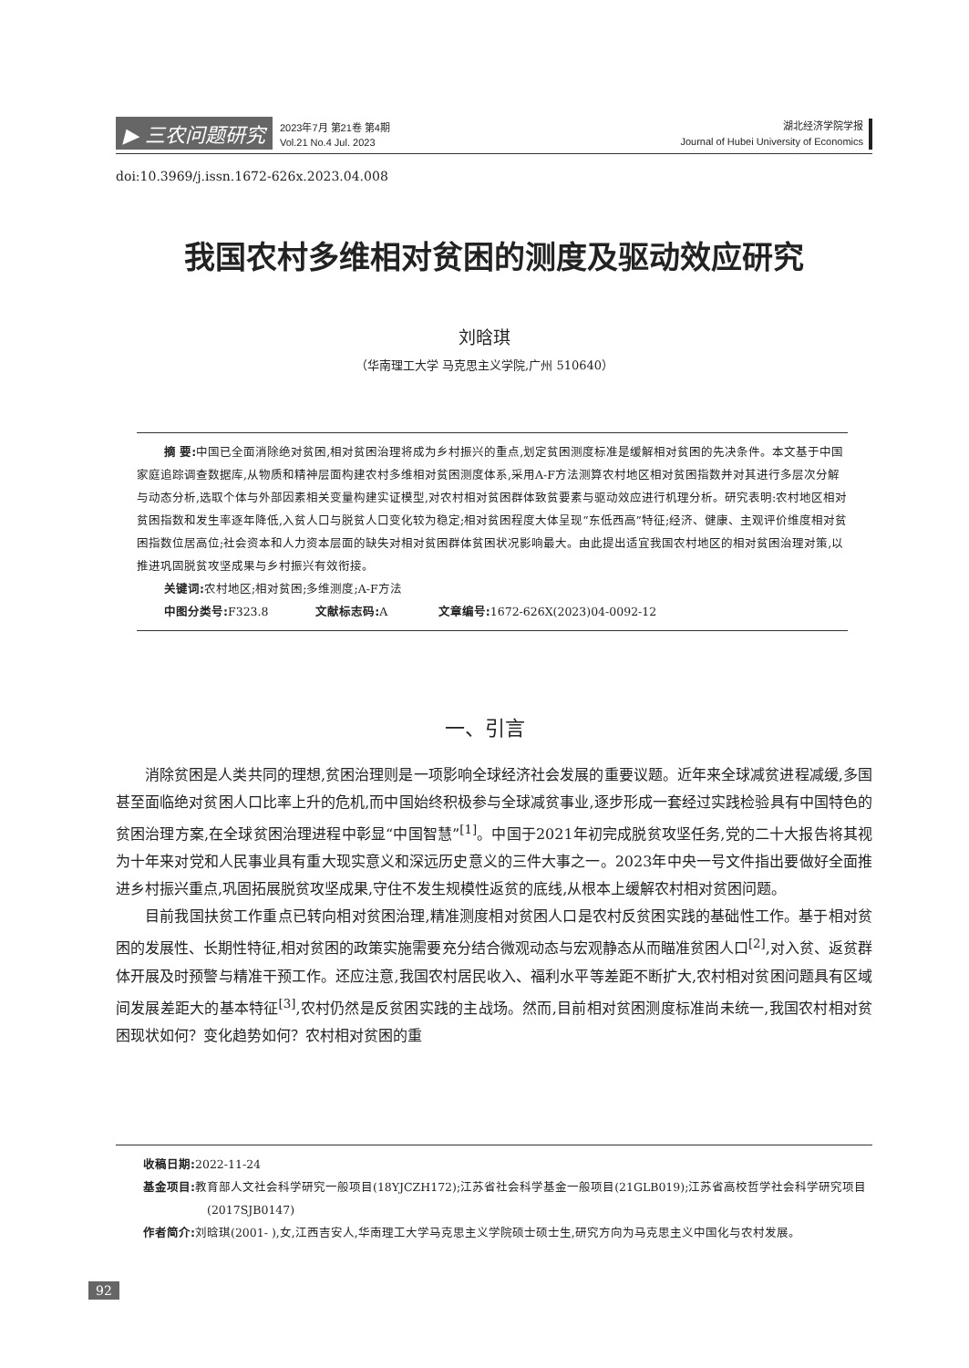▶ 三农问题研究 2023年7月 第21卷 第4期
Vol.21 No.4 Jul. 2023 湖北经济学院学报
Journal of Hubei University of Economics
doi:10.3969/j.issn.1672-626x.2023.04.008
我国农村多维相对贫困的测度及驱动效应研究
刘晗琪
（华南理工大学 马克思主义学院,广州 510640）
摘 要: 中国已全面消除绝对贫困,相对贫困治理将成为乡村振兴的重点,划定贫困测度标准是缓解相对贫困的先决条件。本文基于中国家庭追踪调查数据库,从物质和精神层面构建农村多维相对贫困测度体系,采用A-F方法测算农村地区相对贫困指数并对其进行多层次分解与动态分析,选取个体与外部因素相关变量构建实证模型,对农村相对贫困群体致贫要素与驱动效应进行机理分析。研究表明:农村地区相对贫困指数和发生率逐年降低,入贫人口与脱贫人口变化较为稳定;相对贫困程度大体呈现“东低西高”特征;经济、健康、主观评价维度相对贫困指数位居高位;社会资本和人力资本层面的缺失对相对贫困群体贫困状况影响最大。由此提出适宜我国农村地区的相对贫困治理对策,以推进巩固脱贫攻坚成果与乡村振兴有效衔接。
关键词: 农村地区;相对贫困;多维测度;A-F方法
中图分类号: F323.8 文献标志码: A 文章编号: 1672-626X(2023)04-0092-12
一、引言
消除贫困是人类共同的理想,贫困治理则是一项影响全球经济社会发展的重要议题。近年来全球减贫进程减缓,多国甚至面临绝对贫困人口比率上升的危机,而中国始终积极参与全球减贫事业,逐步形成一套经过实践检验具有中国特色的贫困治理方案,在全球贫困治理进程中彰显“中国智慧”<sup>[1]</sup>。中国于2021年初完成脱贫攻坚任务,党的二十大报告将其视为十年来对党和人民事业具有重大现实意义和深远历史意义的三件大事之一。2023年中央一号文件指出要做好全面推进乡村振兴重点,巩固拓展脱贫攻坚成果,守住不发生规模性返贫的底线,从根本上缓解农村相对贫困问题。
目前我国扶贫工作重点已转向相对贫困治理,精准测度相对贫困人口是农村反贫困实践的基础性工作。基于相对贫困的发展性、长期性特征,相对贫困的政策实施需要充分结合微观动态与宏观静态从而瞄准贫困人口<sup>[2]</sup>,对入贫、返贫群体开展及时预警与精准干预工作。还应注意,我国农村居民收入、福利水平等差距不断扩大,农村相对贫困问题具有区域间发展差距大的基本特征<sup>[3]</sup>,农村仍然是反贫困实践的主战场。然而,目前相对贫困测度标准尚未统一,我国农村相对贫困现状如何？变化趋势如何？农村相对贫困的重
收稿日期: 2022-11-24
基金项目: 教育部人文社会科学研究一般项目(18YJCZH172);江苏省社会科学基金一般项目(21GLB019);江苏省高校哲学社会科学研究项目(2017SJB0147)
作者简介: 刘晗琪(2001- ),女,江西吉安人,华南理工大学马克思主义学院硕士硕士生,研究方向为马克思主义中国化与农村发展。
92